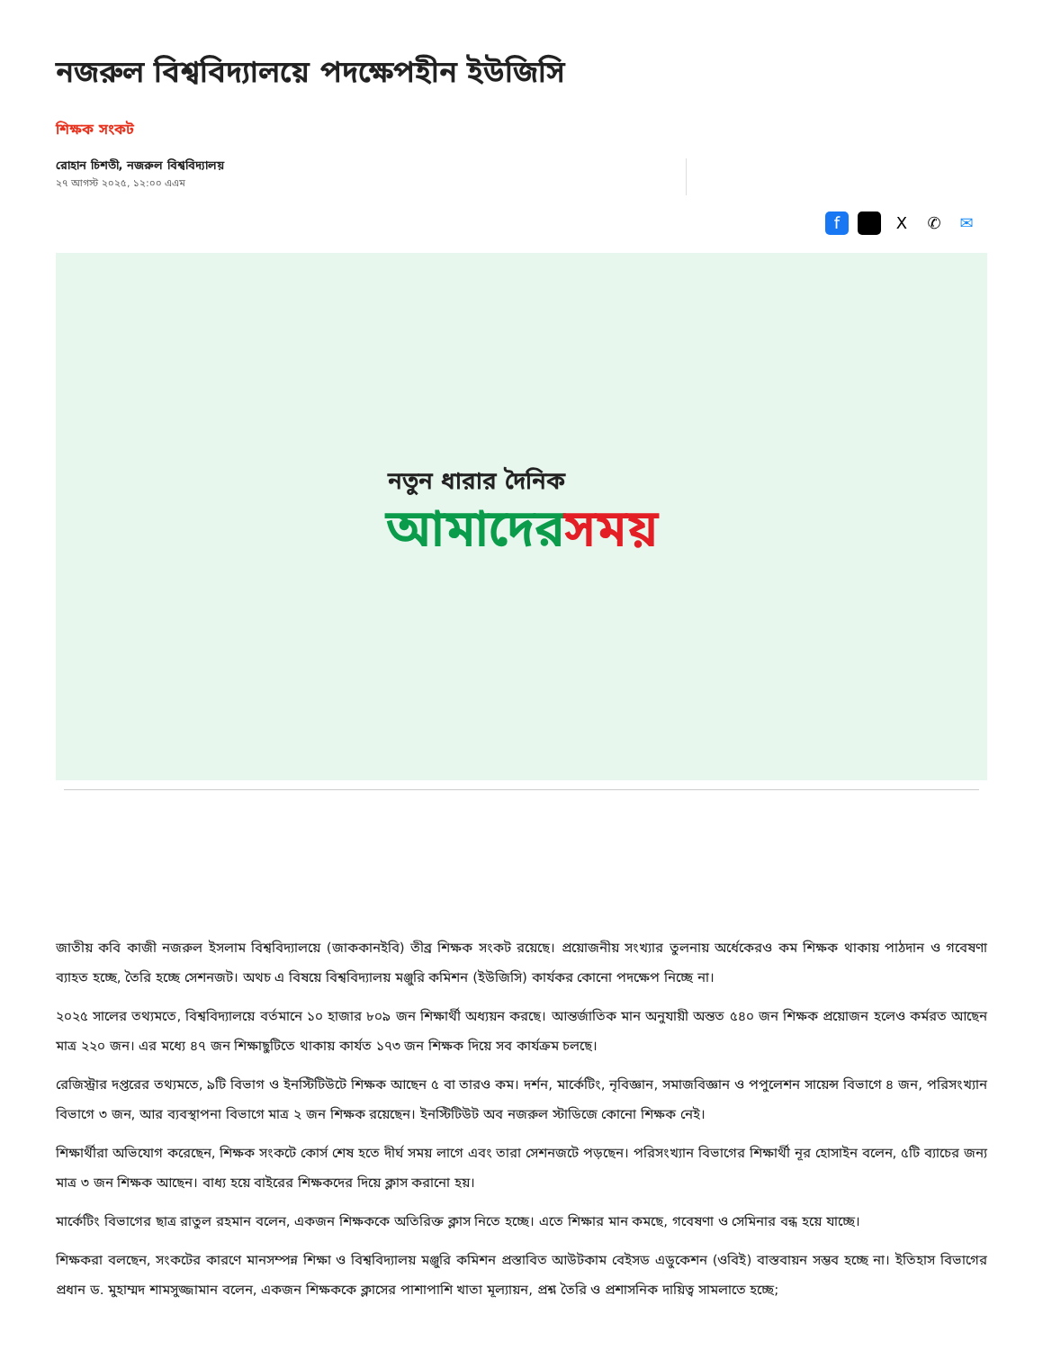নজরুল বিশ্ববিদ্যালয়ে পদক্ষেপহীন ইউজিসি
শিক্ষক সংকট
রোহান চিশতী, নজরুল বিশ্ববিদ্যালয়
২৭ আগস্ট ২০২৫, ১২:০০ এএম
f X ✆ ✉
নতুন ধারার দৈনিক
আমাদের সময়
জাতীয় কবি কাজী নজরুল ইসলাম বিশ্ববিদ্যালয়ে (জাককানইবি) তীব্র শিক্ষক সংকট রয়েছে। প্রয়োজনীয় সংখ্যার তুলনায় অর্ধেকেরও কম শিক্ষক থাকায় পাঠদান ও গবেষণা ব্যাহত হচ্ছে, তৈরি হচ্ছে সেশনজট। অথচ এ বিষয়ে বিশ্ববিদ্যালয় মঞ্জুরি কমিশন (ইউজিসি) কার্যকর কোনো পদক্ষেপ নিচ্ছে না।
২০২৫ সালের তথ্যমতে, বিশ্ববিদ্যালয়ে বর্তমানে ১০ হাজার ৮০৯ জন শিক্ষার্থী অধ্যয়ন করছে। আন্তর্জাতিক মান অনুযায়ী অন্তত ৫৪০ জন শিক্ষক প্রয়োজন হলেও কর্মরত আছেন মাত্র ২২০ জন। এর মধ্যে ৪৭ জন শিক্ষাছুটিতে থাকায় কার্যত ১৭৩ জন শিক্ষক দিয়ে সব কার্যক্রম চলছে।
রেজিস্ট্রার দপ্তরের তথ্যমতে, ৯টি বিভাগ ও ইনস্টিটিউটে শিক্ষক আছেন ৫ বা তারও কম। দর্শন, মার্কেটিং, নৃবিজ্ঞান, সমাজবিজ্ঞান ও পপুলেশন সায়েন্স বিভাগে ৪ জন, পরিসংখ্যান বিভাগে ৩ জন, আর ব্যবস্থাপনা বিভাগে মাত্র ২ জন শিক্ষক রয়েছেন। ইনস্টিটিউট অব নজরুল স্টাডিজে কোনো শিক্ষক নেই।
শিক্ষার্থীরা অভিযোগ করেছেন, শিক্ষক সংকটে কোর্স শেষ হতে দীর্ঘ সময় লাগে এবং তারা সেশনজটে পড়ছেন। পরিসংখ্যান বিভাগের শিক্ষার্থী নূর হোসাইন বলেন, ৫টি ব্যাচের জন্য মাত্র ৩ জন শিক্ষক আছেন। বাধ্য হয়ে বাইরের শিক্ষকদের দিয়ে ক্লাস করানো হয়।
মার্কেটিং বিভাগের ছাত্র রাতুল রহমান বলেন, একজন শিক্ষককে অতিরিক্ত ক্লাস নিতে হচ্ছে। এতে শিক্ষার মান কমছে, গবেষণা ও সেমিনার বন্ধ হয়ে যাচ্ছে।
শিক্ষকরা বলছেন, সংকটের কারণে মানসম্পন্ন শিক্ষা ও বিশ্ববিদ্যালয় মঞ্জুরি কমিশন প্রস্তাবিত আউটকাম বেইসড এডুকেশন (ওবিই) বাস্তবায়ন সম্ভব হচ্ছে না। ইতিহাস বিভাগের প্রধান ড. মুহাম্মদ শামসুজ্জামান বলেন, একজন শিক্ষককে ক্লাসের পাশাপাশি খাতা মূল্যায়ন, প্রশ্ন তৈরি ও প্রশাসনিক দায়িত্ব সামলাতে হচ্ছে;